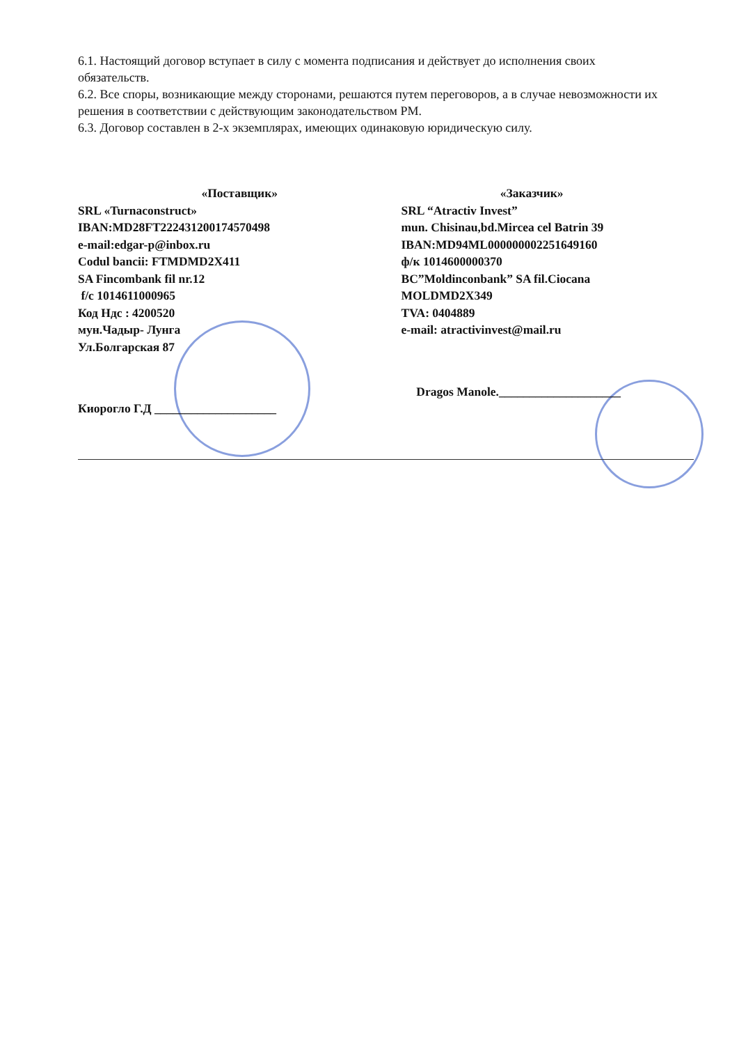6.1. Настоящий договор вступает в силу с момента подписания и действует до исполнения своих обязательств.
6.2. Все споры, возникающие между сторонами, решаются путем переговоров, а в случае невозможности их решения в соответствии с действующим законодательством РМ.
6.3. Договор составлен в 2-х экземплярах, имеющих одинаковую юридическую силу.
«Поставщик»
SRL «Turnaconstruct»
IBAN:MD28FT222431200174570498
e-mail:edgar-p@inbox.ru
Codul bancii: FTMDMD2X411
SA Fincombank fil nr.12
f/c 1014611000965
Код Ндс : 4200520
мун.Чадыр- Лунга
Ул.Болгарская 87
Киорогло Г.Д ____________________
«Заказчик»
SRL “Atractiv Invest”
mun. Chisinau,bd.Mircea cel Batrin 39
IBAN:MD94ML000000002251649160
ф/к 1014600000370
BC”Moldinconbank” SA fil.Ciocana
MOLDMD2X349
TVA: 0404889
e-mail: atractivinvest@mail.ru
Dragos Manole.____________________